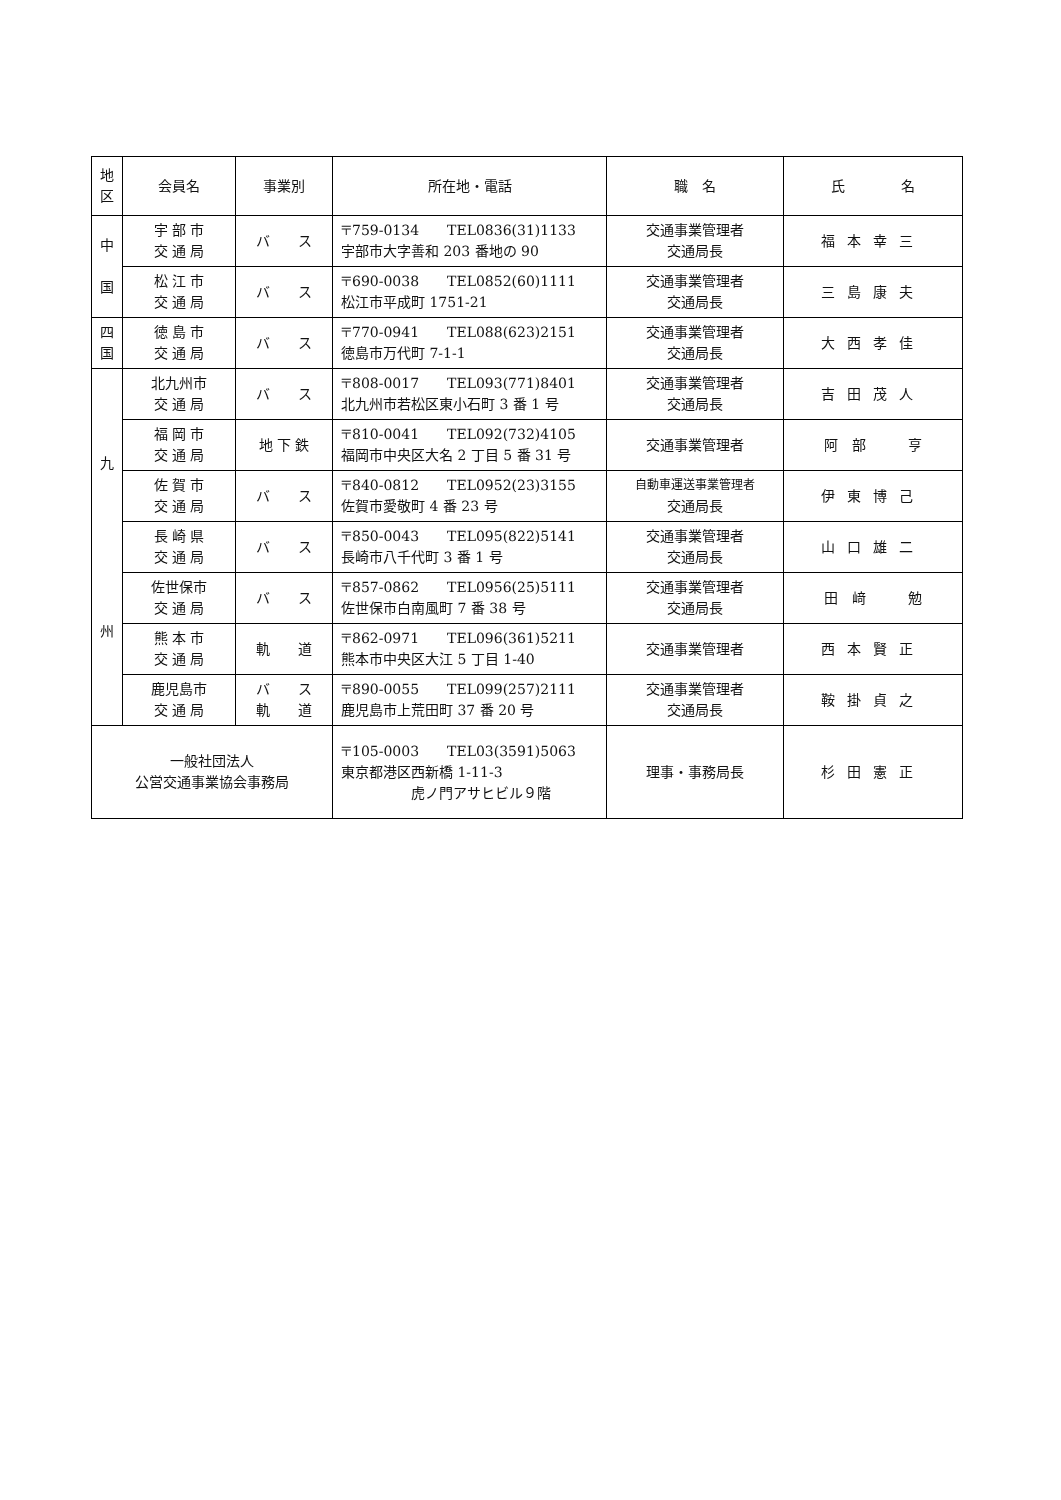| 地 区 | 会員名 | 事業別 | 所在地・電話 | 職 名 | 氏 名 |
| --- | --- | --- | --- | --- | --- |
| 中 国 | 宇 部 市 交 通 局 | バ ス | 〒759-0134 TEL0836(31)1133 宇部市大字善和 203 番地の 90 | 交通事業管理者 交通局長 | 福本幸三 |
| | 松 江 市 交 通 局 | バ ス | 〒690-0038 TEL0852(60)1111 松江市平成町 1751-21 | 交通事業管理者 交通局長 | 三島康夫 |
| 四 国 | 徳 島 市 交 通 局 | バ ス | 〒770-0941 TEL088(623)2151 徳島市万代町 7-1-1 | 交通事業管理者 交通局長 | 大西孝佳 |
| 九 州 | 北九州市 交 通 局 | バ ス | 〒808-0017 TEL093(771)8401 北九州市若松区東小石町 3 番 1 号 | 交通事業管理者 交通局長 | 吉田茂人 |
| | 福 岡 市 交 通 局 | 地 下 鉄 | 〒810-0041 TEL092(732)4105 福岡市中央区大名 2 丁目 5 番 31 号 | 交通事業管理者 | 阿 部 亨 |
| | 佐 賀 市 交 通 局 | バ ス | 〒840-0812 TEL0952(23)3155 佐賀市愛敬町 4 番 23 号 | 自動車運送事業管理者 交通局長 | 伊東博己 |
| | 長 崎 県 交 通 局 | バ ス | 〒850-0043 TEL095(822)5141 長崎市八千代町 3 番 1 号 | 交通事業管理者 交通局長 | 山口雄二 |
| | 佐世保市 交 通 局 | バ ス | 〒857-0862 TEL0956(25)5111 佐世保市白南風町 7 番 38 号 | 交通事業管理者 交通局長 | 田 﨑 勉 |
| | 熊 本 市 交 通 局 | 軌 道 | 〒862-0971 TEL096(361)5211 熊本市中央区大江 5 丁目 1-40 | 交通事業管理者 | 西本賢正 |
| | 鹿児島市 交 通 局 | バ ス 軌 道 | 〒890-0055 TEL099(257)2111 鹿児島市上荒田町 37 番 20 号 | 交通事業管理者 交通局長 | 鞍掛貞之 |
| 一般社団法人 公営交通事業協会事務局 | | | 〒105-0003 TEL03(3591)5063 東京都港区西新橋 1-11-3 虎ノ門アサヒビル９階 | 理事・事務局長 | 杉田憲正 |